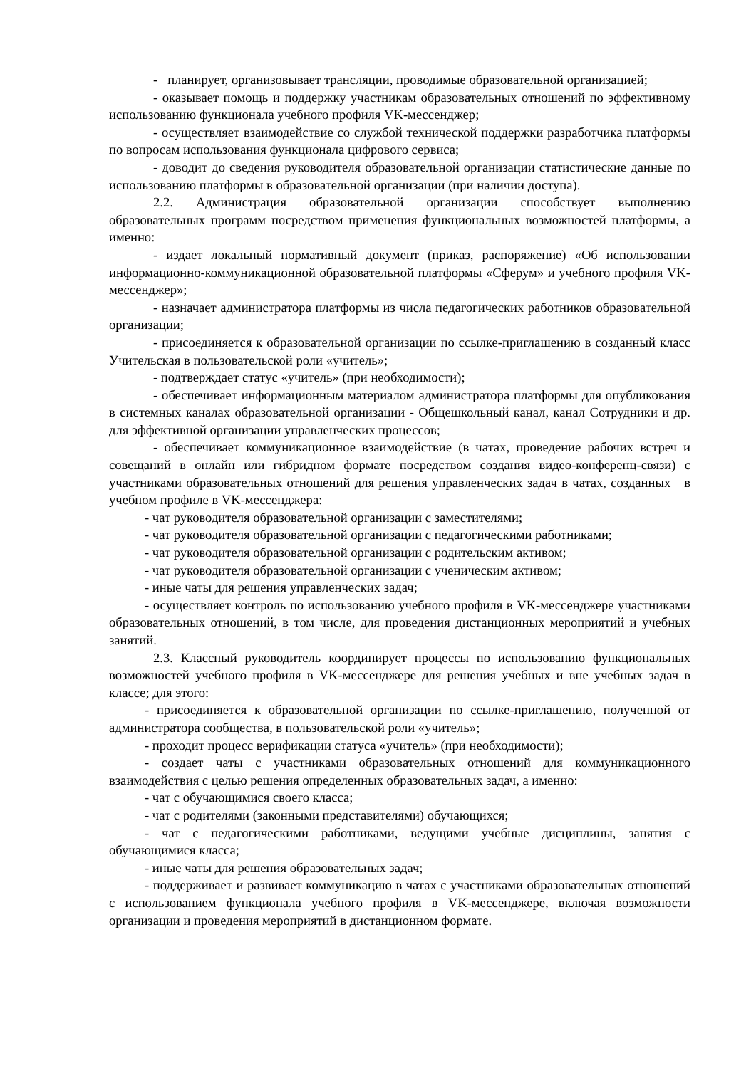- планирует, организовывает трансляции, проводимые образовательной организацией;
- оказывает помощь и поддержку участникам образовательных отношений по эффективному использованию функционала учебного профиля VK-мессенджер;
- осуществляет взаимодействие со службой технической поддержки разработчика платформы по вопросам использования функционала цифрового сервиса;
- доводит до сведения руководителя образовательной организации статистические данные по использованию платформы в образовательной организации (при наличии доступа).
2.2. Администрация образовательной организации способствует выполнению образовательных программ посредством применения функциональных возможностей платформы, а именно:
- издает локальный нормативный документ (приказ, распоряжение) «Об использовании информационно-коммуникационной образовательной платформы «Сферум» и учебного профиля VK-мессенджер»;
- назначает администратора платформы из числа педагогических работников образовательной организации;
- присоединяется к образовательной организации по ссылке-приглашению в созданный класс Учительская в пользовательской роли «учитель»;
- подтверждает статус «учитель» (при необходимости);
- обеспечивает информационным материалом администратора платформы для опубликования в системных каналах образовательной организации - Общешкольный канал, канал Сотрудники и др. для эффективной организации управленческих процессов;
- обеспечивает коммуникационное взаимодействие (в чатах, проведение рабочих встреч и совещаний в онлайн или гибридном формате посредством создания видео-конференц-связи) с участниками образовательных отношений для решения управленческих задач в чатах, созданных в учебном профиле в VK-мессенджера:
- чат руководителя образовательной организации с заместителями;
- чат руководителя образовательной организации с педагогическими работниками;
- чат руководителя образовательной организации с родительским активом;
- чат руководителя образовательной организации с ученическим активом;
- иные чаты для решения управленческих задач;
- осуществляет контроль по использованию учебного профиля в VK-мессенджере участниками образовательных отношений, в том числе, для проведения дистанционных мероприятий и учебных занятий.
2.3. Классный руководитель координирует процессы по использованию функциональных возможностей учебного профиля в VK-мессенджере для решения учебных и вне учебных задач в классе; для этого:
- присоединяется к образовательной организации по ссылке-приглашению, полученной от администратора сообщества, в пользовательской роли «учитель»;
- проходит процесс верификации статуса «учитель» (при необходимости);
- создает чаты с участниками образовательных отношений для коммуникационного взаимодействия с целью решения определенных образовательных задач, а именно:
- чат с обучающимися своего класса;
- чат с родителями (законными представителями) обучающихся;
- чат с педагогическими работниками, ведущими учебные дисциплины, занятия с обучающимися класса;
- иные чаты для решения образовательных задач;
- поддерживает и развивает коммуникацию в чатах с участниками образовательных отношений с использованием функционала учебного профиля в VK-мессенджере, включая возможности организации и проведения мероприятий в дистанционном формате.